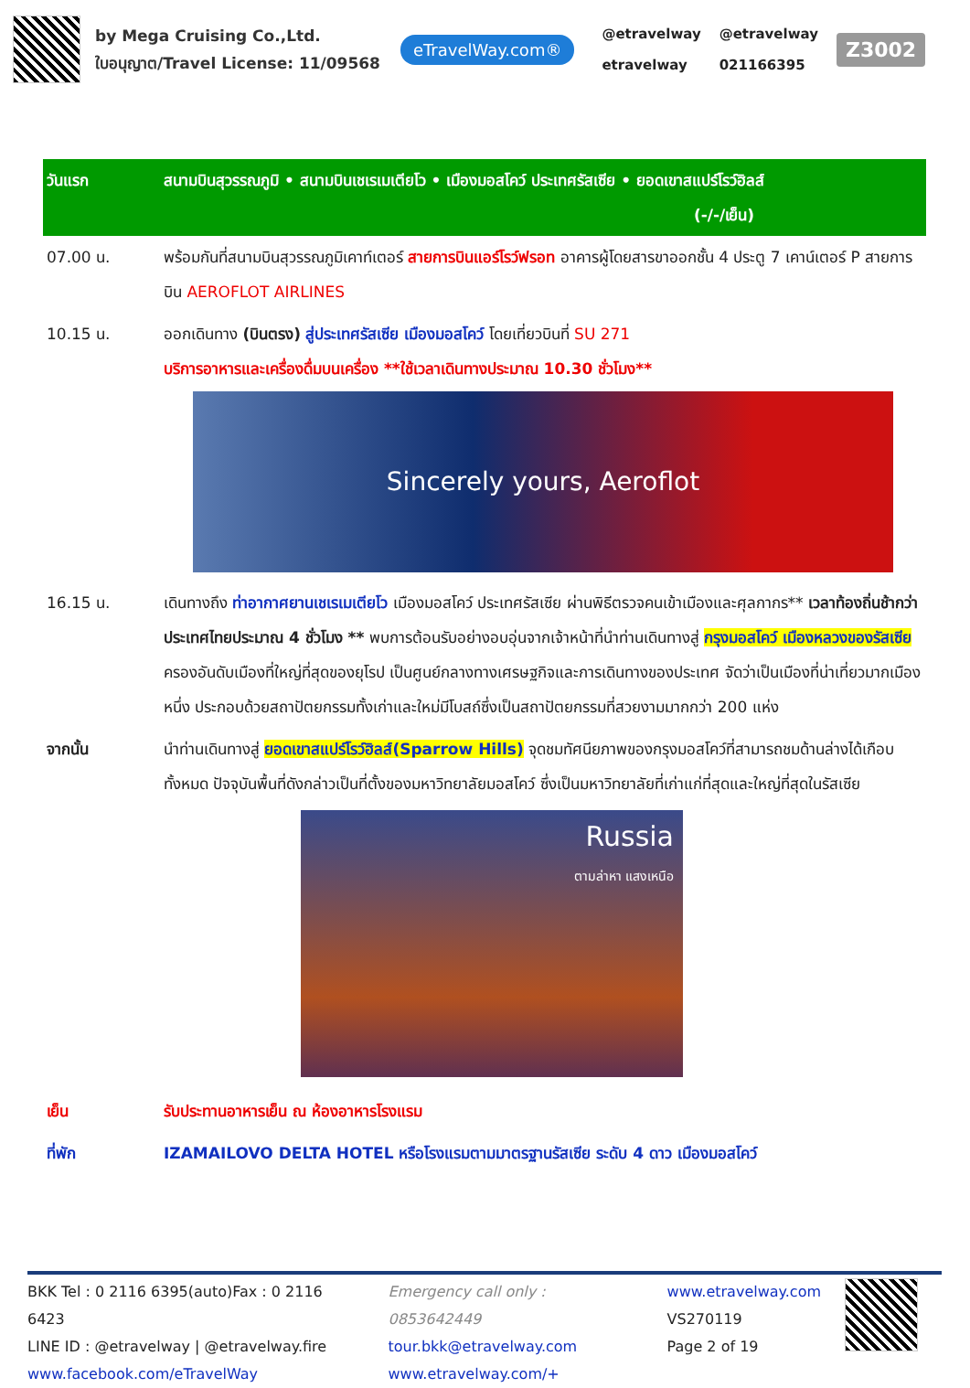by Mega Cruising Co.,Ltd.
ใบอนุญาต/Travel License: 11/09568
eTravelWay.com®
@etravelway
etravelway
@etravelway
021166395
Z3002
| วันแรก | สนามบินสุวรรณภูมิ • สนามบินเชเรเมเตียโว • เมืองมอสโคว์ ประเทศรัสเซีย • ยอดเขาสแปร์โรว์ฮิลส์ (-/-/เย็น) |
| 07.00 น. | พร้อมกันที่สนามบินสุวรรณภูมิเคาท์เตอร์ สายการบินแอร์โรว์ฟรอท อาคารผู้โดยสารขาออกชั้น 4 ประตู 7 เคาน์เตอร์ P สายการบิน AEROFLOT AIRLINES |
| 10.15 น. | ออกเดินทาง (บินตรง) สู่ประเทศรัสเซีย เมืองมอสโคว์ โดยเที่ยวบินที่ SU 271 บริการอาหารและเครื่องดื่มบนเครื่อง **ใช้เวลาเดินทางประมาณ 10.30 ชั่วโมง** Sincerely yours, Aeroflot |
| 16.15 น. | เดินทางถึง ท่าอากาศยานเชเรเมเตียโว เมืองมอสโคว์ ประเทศรัสเซีย ผ่านพิธีตรวจคนเข้าเมืองและศุลกากร** เวลาท้องถิ่นช้ากว่าประเทศไทยประมาณ 4 ชั่วโมง ** พบการต้อนรับอย่างอบอุ่นจากเจ้าหน้าที่นำท่านเดินทางสู่ กรุงมอสโคว์ เมืองหลวงของรัสเซีย ครองอันดับเมืองที่ใหญ่ที่สุดของยุโรป เป็นศูนย์กลางทางเศรษฐกิจและการเดินทางของประเทศ จัดว่าเป็นเมืองที่น่าเที่ยวมากเมืองหนึ่ง ประกอบด้วยสถาปัตยกรรมทั้งเก่าและใหม่มีโบสถ์ซึ่งเป็นสถาปัตยกรรมที่สวยงามมากกว่า 200 แห่ง |
| จากนั้น | นำท่านเดินทางสู่ ยอดเขาสแปร์โรว์ฮิลส์(Sparrow Hills) จุดชมทัศนียภาพของกรุงมอสโคว์ที่สามารถชมด้านล่างได้เกือบทั้งหมด ปัจจุบันพื้นที่ดังกล่าวเป็นที่ตั้งของมหาวิทยาลัยมอสโคว์ ซึ่งเป็นมหาวิทยาลัยที่เก่าแก่ที่สุดและใหญ่ที่สุดในรัสเซีย Russia ตามล่าหา แสงเหนือ |
| เย็น | รับประทานอาหารเย็น ณ ห้องอาหารโรงแรม |
| ที่พัก | IZAMAILOVO DELTA HOTEL หรือโรงแรมตามมาตรฐานรัสเซีย ระดับ 4 ดาว เมืองมอสโคว์ |
BKK Tel : 0 2116 6395(auto)Fax : 0 2116 6423
LINE ID : @etravelway | @etravelway.fire
www.facebook.com/eTravelWay
Emergency call only : 0853642449
tour.bkk@etravelway.com
www.etravelway.com/+
www.etravelway.com
VS270119
Page 2 of 19